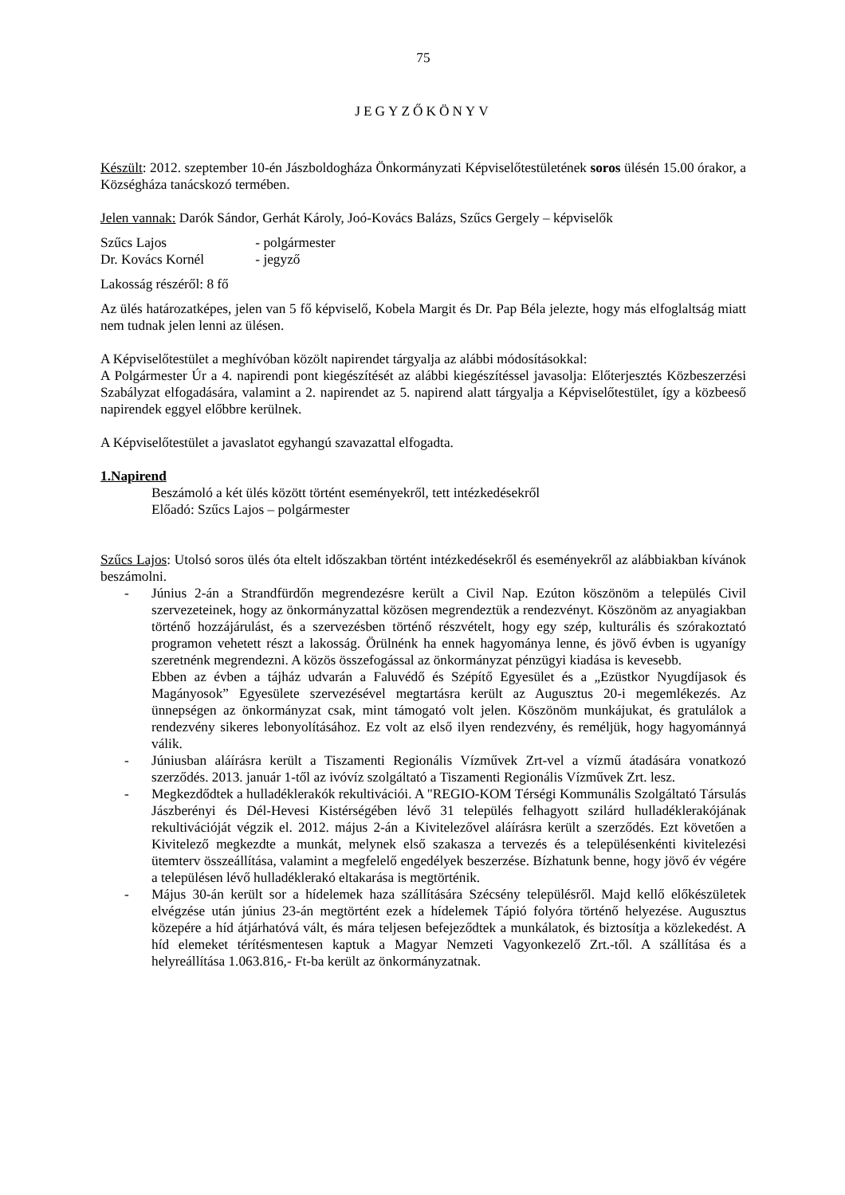75
JEGYZŐKÖNYV
Készült: 2012. szeptember 10-én Jászboldogháza Önkormányzati Képviselőtestületének soros ülésén 15.00 órakor, a Községháza tanácskozó termében.
Jelen vannak: Darók Sándor, Gerhát Károly, Joó-Kovács Balázs, Szűcs Gergely – képviselők
Szűcs Lajos - polgármester
Dr. Kovács Kornél - jegyző
Lakosság részéről: 8 fő
Az ülés határozatképes, jelen van 5 fő képviselő, Kobela Margit és Dr. Pap Béla jelezte, hogy más elfoglaltság miatt nem tudnak jelen lenni az ülésen.
A Képviselőtestület a meghívóban közölt napirendet tárgyalja az alábbi módosításokkal:
A Polgármester Úr a 4. napirendi pont kiegészítését az alábbi kiegészítéssel javasolja: Előterjesztés Közbeszerzési Szabályzat elfogadására, valamint a 2. napirendet az 5. napirend alatt tárgyalja a Képviselőtestület, így a közbeeső napirendek eggyel előbbre kerülnek.
A Képviselőtestület a javaslatot egyhangú szavazattal elfogadta.
1.Napirend
Beszámoló a két ülés között történt eseményekről, tett intézkedésekről
Előadó: Szűcs Lajos – polgármester
Szűcs Lajos: Utolsó soros ülés óta eltelt időszakban történt intézkedésekről és eseményekről az alábbiakban kívánok beszámolni.
- Június 2-án a Strandfürdőn megrendezésre került a Civil Nap. Ezúton köszönöm a település Civil szervezeteinek, hogy az önkormányzattal közösen megrendeztük a rendezvényt. Köszönöm az anyagiakban történő hozzájárulást, és a szervezésben történő részvételt, hogy egy szép, kulturális és szórakoztató programon vehetett részt a lakosság. Örülnénk ha ennek hagyománya lenne, és jövő évben is ugyanígy szeretnénk megrendezni. A közös összefogással az önkormányzat pénzügyi kiadása is kevesebb.
Ebben az évben a tájház udvarán a Faluvédő és Szépítő Egyesület és a „Ezüstkor Nyugdíjasok és Magányosok” Egyesülete szervezésével megtartásra került az Augusztus 20-i megemlékezés. Az ünnepségen az önkormányzat csak, mint támogató volt jelen. Köszönöm munkájukat, és gratulálok a rendezvény sikeres lebonyolításához. Ez volt az első ilyen rendezvény, és reméljük, hogy hagyománnyá válik.
- Júniusban aláírásra került a Tiszamenti Regionális Vízművek Zrt-vel a vízmű átadására vonatkozó szerződés. 2013. január 1-től az ivóvíz szolgáltató a Tiszamenti Regionális Vízművek Zrt. lesz.
- Megkezdődtek a hulladéklerakók rekultivációi. A "REGIO-KOM Térségi Kommunális Szolgáltató Társulás Jászberényi és Dél-Hevesi Kistérségében lévő 31 település felhagyott szilárd hulladéklerakójának rekultivációját végzik el. 2012. május 2-án a Kivitelezővel aláírásra került a szerződés. Ezt követően a Kivitelező megkezdte a munkát, melynek első szakasza a tervezés és a településenkénti kivitelezési ütemterv összeállítása, valamint a megfelelő engedélyek beszerzése. Bízhatunk benne, hogy jövő év végére a településen lévő hulladéklerakó eltakarása is megtörténik.
- Május 30-án került sor a hídelemek haza szállítására Szécsény településről. Majd kellő előkészületek elvégzése után június 23-án megtörtént ezek a hídelemek Tápió folyóra történő helyezése. Augusztus közepére a híd átjárhatóvá vált, és mára teljesen befejeződtek a munkálatok, és biztosítja a közlekedést. A híd elemeket térítésmentesen kaptuk a Magyar Nemzeti Vagyonkezelő Zrt.-től. A szállítása és a helyreállítása 1.063.816,- Ft-ba került az önkormányzatnak.